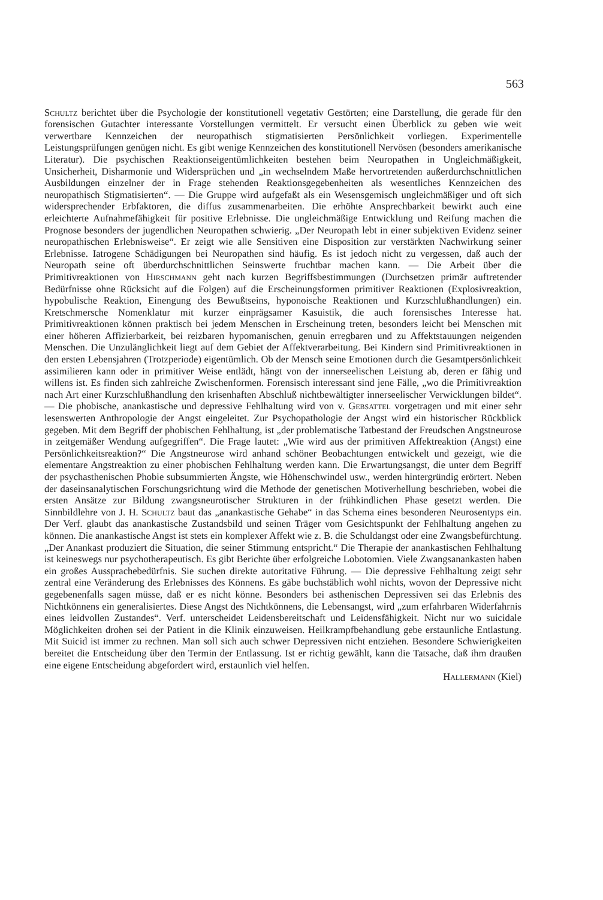563
Schultz berichtet über die Psychologie der konstitutionell vegetativ Gestörten; eine Darstellung, die gerade für den forensischen Gutachter interessante Vorstellungen vermittelt. Er versucht einen Überblick zu geben wie weit verwertbare Kennzeichen der neuropathisch stigmatisierten Persönlichkeit vorliegen. Experimentelle Leistungsprüfungen genügen nicht. Es gibt wenige Kennzeichen des konstitutionell Nervösen (besonders amerikanische Literatur). Die psychischen Reaktionseigentümlichkeiten bestehen beim Neuropathen in Ungleichmäßigkeit, Unsicherheit, Disharmonie und Widersprüchen und „in wechselndem Maße hervortretenden außerdurchschnittlichen Ausbildungen einzelner der in Frage stehenden Reaktionsgegebenheiten als wesentliches Kennzeichen des neuropathisch Stigmatisierten“. — Die Gruppe wird aufgefaßt als ein Wesensgemisch ungleichmäßiger und oft sich widersprechender Erbfaktoren, die diffus zusammenarbeiten. Die erhöhte Ansprechbarkeit bewirkt auch eine erleichterte Aufnahmefähigkeit für positive Erlebnisse. Die ungleichmäßige Entwicklung und Reifung machen die Prognose besonders der jugendlichen Neuropathen schwierig. „Der Neuropath lebt in einer subjektiven Evidenz seiner neuropathischen Erlebnisweise“. Er zeigt wie alle Sensitiven eine Disposition zur verstärkten Nachwirkung seiner Erlebnisse. Iatrogene Schädigungen bei Neuropathen sind häufig. Es ist jedoch nicht zu vergessen, daß auch der Neuropath seine oft überdurchschnittlichen Seinswerte fruchtbar machen kann. — Die Arbeit über die Primitivreaktionen von Hirschmann geht nach kurzen Begriffsbestimmungen (Durchsetzen primär auftretender Bedürfnisse ohne Rücksicht auf die Folgen) auf die Erscheinungsformen primitiver Reaktionen (Explosivreaktion, hypobulische Reaktion, Einengung des Bewußtseins, hyponoische Reaktionen und Kurzschlußhandlungen) ein. Kretschmersche Nomenklatur mit kurzer einprägsamer Kasuistik, die auch forensisches Interesse hat. Primitivreaktionen können praktisch bei jedem Menschen in Erscheinung treten, besonders leicht bei Menschen mit einer höheren Affizierbarkeit, bei reizbaren hypomanischen, genuin erregbaren und zu Affektstauungen neigenden Menschen. Die Unzulänglichkeit liegt auf dem Gebiet der Affektverarbeitung. Bei Kindern sind Primitivreaktionen in den ersten Lebensjahren (Trotzperiode) eigentümlich. Ob der Mensch seine Emotionen durch die Gesamtpersönlichkeit assimilieren kann oder in primitiver Weise entlädt, hängt von der innerseelischen Leistung ab, deren er fähig und willens ist. Es finden sich zahlreiche Zwischenformen. Forensisch interessant sind jene Fälle, „wo die Primitivreaktion nach Art einer Kurzschlußhandlung den krisenhaften Abschluß nichtbewältigter innerseelischer Verwicklungen bildet“. — Die phobische, anankastische und depressive Fehlhaltung wird von v. Gebsattel vorgetragen und mit einer sehr lesenswerten Anthropologie der Angst eingeleitet. Zur Psychopathologie der Angst wird ein historischer Rückblick gegeben. Mit dem Begriff der phobischen Fehlhaltung, ist „der problematische Tatbestand der Freudschen Angstneurose in zeitgemäßer Wendung aufgegriffen“. Die Frage lautet: „Wie wird aus der primitiven Affektreaktion (Angst) eine Persönlichkeitsreaktion?“ Die Angstneurose wird anhand schöner Beobachtungen entwickelt und gezeigt, wie die elementare Angstreaktion zu einer phobischen Fehlhaltung werden kann. Die Erwartungsangst, die unter dem Begriff der psychasthenischen Phobie subsummierten Ängste, wie Höhenschwindel usw., werden hintergründig erörtert. Neben der daseinsanalytischen Forschungsrichtung wird die Methode der genetischen Motiverhellung beschrieben, wobei die ersten Ansätze zur Bildung zwangsneurotischer Strukturen in der frühkindlichen Phase gesetzt werden. Die Sinnbildlehre von J. H. Schultz baut das „anankastische Gehabe“ in das Schema eines besonderen Neurosentyps ein. Der Verf. glaubt das anankastische Zustandsbild und seinen Träger vom Gesichtspunkt der Fehlhaltung angehen zu können. Die anankastische Angst ist stets ein komplexer Affekt wie z. B. die Schuldangst oder eine Zwangsbefürchtung. „Der Anankast produziert die Situation, die seiner Stimmung entspricht.“ Die Therapie der anankastischen Fehlhaltung ist keineswegs nur psychotherapeutisch. Es gibt Berichte über erfolgreiche Lobotomien. Viele Zwangsanankasten haben ein großes Aussprachebedürfnis. Sie suchen direkte autoritative Führung. — Die depressive Fehlhaltung zeigt sehr zentral eine Veränderung des Erlebnisses des Könnens. Es gäbe buchstäblich wohl nichts, wovon der Depressive nicht gegebenenfalls sagen müsse, daß er es nicht könne. Besonders bei asthenischen Depressiven sei das Erlebnis des Nichtkönnens ein generalisiertes. Diese Angst des Nichtkönnens, die Lebensangst, wird „zum erfahrbaren Widerfahrnis eines leidvollen Zustandes“. Verf. unterscheidet Leidensbereitschaft und Leidensfähigkeit. Nicht nur wo suicidale Möglichkeiten drohen sei der Patient in die Klinik einzuweisen. Heilkrampfbehandlung gebe erstaunliche Entlastung. Mit Suicid ist immer zu rechnen. Man soll sich auch schwer Depressiven nicht entziehen. Besondere Schwierigkeiten bereitet die Entscheidung über den Termin der Entlassung. Ist er richtig gewählt, kann die Tatsache, daß ihm draußen eine eigene Entscheidung abgefordert wird, erstaunlich viel helfen.
Hallermann (Kiel)